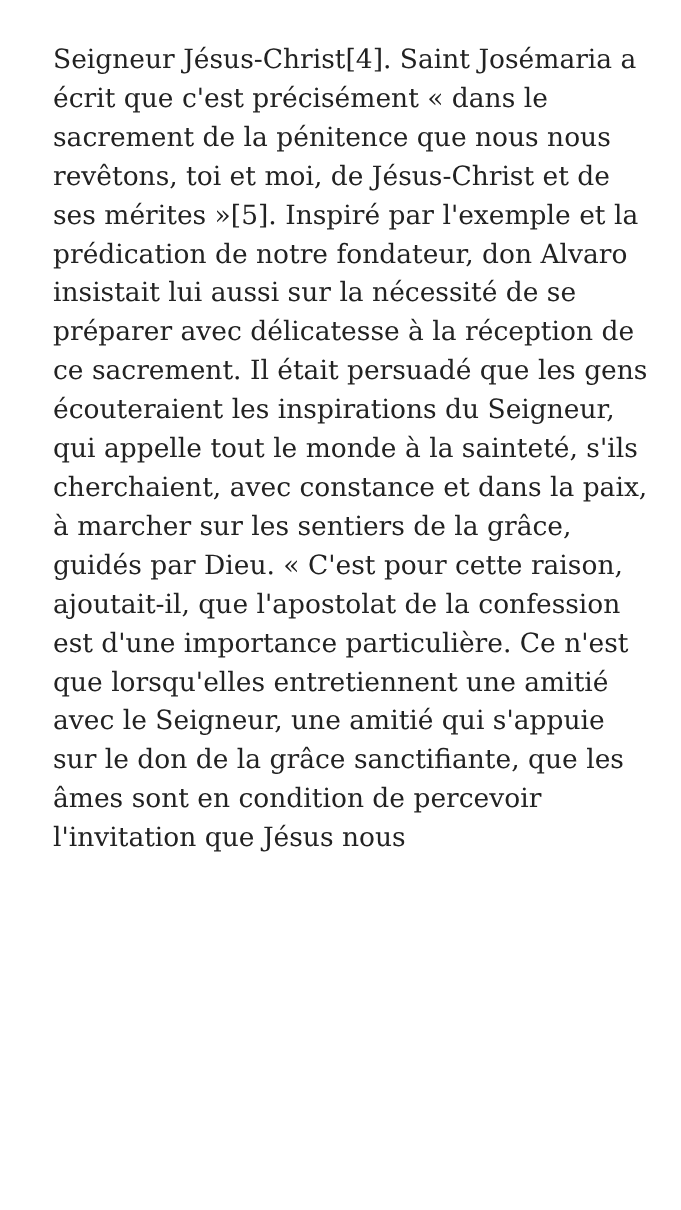Seigneur Jésus-Christ[4]. Saint Josémaria a écrit que c'est précisément « dans le sacrement de la pénitence que nous nous revêtons, toi et moi, de Jésus-Christ et de ses mérites »[5]. Inspiré par l'exemple et la prédication de notre fondateur, don Alvaro insistait lui aussi sur la nécessité de se préparer avec délicatesse à la réception de ce sacrement. Il était persuadé que les gens écouteraient les inspirations du Seigneur, qui appelle tout le monde à la sainteté, s'ils cherchaient, avec constance et dans la paix, à marcher sur les sentiers de la grâce, guidés par Dieu. « C'est pour cette raison, ajoutait-il, que l'apostolat de la confession est d'une importance particulière. Ce n'est que lorsqu'elles entretiennent une amitié avec le Seigneur, une amitié qui s'appuie sur le don de la grâce sanctifiante, que les âmes sont en condition de percevoir l'invitation que Jésus nous